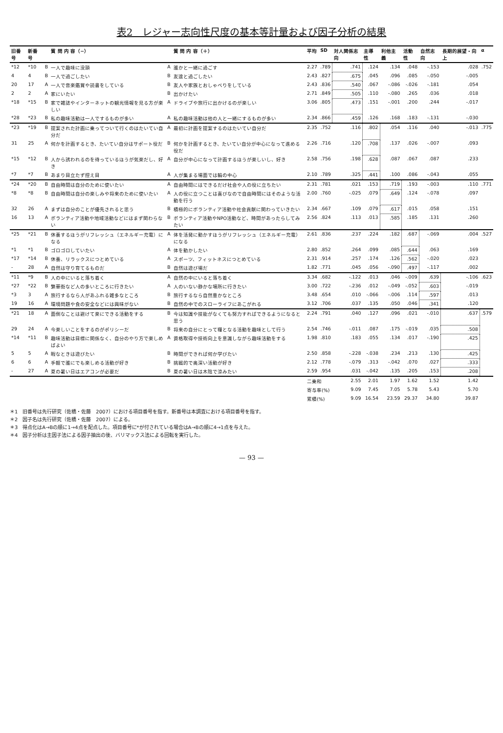表2　レジャー志向性尺度の基本等計量および因子分析の結果
| 旧番号 | 新番号 | | 質 問 内 容（−） | | 質 問 内 容（＋） | 平均 | SD | 対人関係志向 | 主導性 | 利他主義 | 活動性 | 自然志向 | 長期的展望・向上 | α |
| --- | --- | --- | --- | --- | --- | --- | --- | --- | --- | --- | --- | --- | --- | --- |
| *12 | *10 | B | 一人で趣味に没頭 | A | 誰かと一緒に過ごす | 2.27 | .789 | .741 | .124 | .134 | .048 | -.153 | .028 | .752 |
| 4 | 4 | B | 一人で過ごしたい | B | 友達と過ごしたい | 2.43 | .827 | .675 | .045 | .096 | .085 | -.050 | -.005 | |
| 20 | 17 | A | 一人で音楽鑑賞や読書をしている | B | 友人や家族とおしゃべりをしている | 2.43 | .836 | .540 | .067 | -.086 | -.026 | -.181 | .054 | |
| 2 | 2 | A | 家にいたい | B | 出かけたい | 2.71 | .849 | .505 | .110 | -.080 | .265 | .036 | .018 | |
| *18 | *15 | B | 家で雑誌やインターネットの観光情報を見る方が楽しい | A | ドライブや旅行に出かけるのが楽しい | 3.06 | .805 | .473 | .151 | -.001 | .200 | .244 | -.017 | |
| *28 | *23 | B | 私の趣味活動は一人でするものが多い | A | 私の趣味活動は他の人と一緒にするものが多い | 2.34 | .866 | .459 | .126 | .168 | .183 | -.131 | -.030 | |
| *23 | *19 | B | 提案された計画に乗ってついて行くのはたいてい自分だ | A | 最初に計画を提案するのはたいてい自分だ | 2.35 | .752 | .116 | .802 | .054 | .116 | .040 | -.013 | .775 |
| 31 | 25 | A | 何かを計画するとき、たいてい自分はサポート役だ | B | 何かを計画するとき、たいてい自分が中心になって進める役だ | 2.26 | .716 | .120 | .708 | .137 | .026 | -.007 | .093 | |
| *15 | *12 | B | 人から誘われるのを待っているほうが気楽だし、好き | A | 自分が中心になって計画するほうが楽しいし、好き | 2.58 | .756 | .198 | .628 | .087 | .067 | .087 | .233 | |
| *7 | *7 | B | あまり目立たず控え目 | A | 人が集まる場面では輪の中心 | 2.10 | .789 | .325 | .441 | .100 | .086 | -.043 | .055 | |
| *24 | *20 | B | 自由時間は自分のために使いたい | A | 自由時間にはできるだけ社会や人の役に立ちたい | 2.31 | .781 | .021 | .153 | .719 | .193 | -.003 | .110 | .771 |
| *8 | *8 | B | 自由時間は自分の楽しみや将来のために使いたい | A | 人の役に立つことは喜びなので自由時間にはそのような活動を行う | 2.00 | .760 | -.025 | .079 | .649 | .124 | -.078 | .097 | |
| 32 | 26 | A | まずは自分のことが優先されると思う | B | 積極的にボランティア活動や社会貢献に関わっていきたい | 2.34 | .667 | .109 | .079 | .617 | .015 | .058 | .151 | |
| 16 | 13 | A | ボランティア活動や地域活動などにはまず関わらない | B | ボランティア活動やNPO活動など、時間があったらしてみたい | 2.56 | .824 | .113 | .013 | .585 | .185 | .131 | .260 | |
| *25 | *21 | B | 休養するほうがリフレッシュ（エネルギー充電）になる | A | 体を活発に動かすほうがリフレッシュ（エネルギー充電）になる | 2.61 | .836 | .237 | .224 | .182 | .687 | -.069 | .004 | .527 |
| *1 | *1 | B | ゴロゴロしていたい | A | 体を動かしたい | 2.80 | .852 | .264 | .099 | .085 | .644 | .063 | .169 | |
| *17 | *14 | B | 休養、リラックスにつとめている | A | スポーツ、フィットネスにつとめている | 2.31 | .914 | .257 | .174 | .126 | .562 | -.020 | .023 | |
| - | 28 | A | 自然は守り育てるものだ | B | 自然は遊び場だ | 1.82 | .771 | .045 | .056 | -.090 | .497 | -.117 | .002 | |
| *11 | *9 | B | 人の中にいると落ち着く | A | 自然の中にいると落ち着く | 3.34 | .682 | -.122 | .013 | .046 | -.009 | .639 | -.106 | .623 |
| *27 | *22 | B | 繁華街など人の多いところに行きたい | A | 人のいない静かな場所に行きたい | 3.00 | .722 | -.236 | .012 | -.049 | -.052 | .603 | -.019 | |
| *3 | 3 | A | 旅行するなら人があふれる雑多なところ | B | 旅行するなら自然豊かなところ | 3.48 | .654 | .010 | -.066 | -.006 | .114 | .597 | .013 | |
| 19 | 16 | A | 環境問題や食の安全などには興味がない | B | 自然の中でのスローライフにあこがれる | 3.12 | .706 | .037 | .135 | .050 | .046 | .341 | .120 | |
| *21 | 18 | A | 面倒なことは避けて楽にできる活動をする | B | 今は知識や技能がなくても努力すればできるようになると思う | 2.24 | .791 | .040 | .127 | .096 | .021 | -.010 | .637 | .579 |
| 29 | 24 | A | 今楽しいことをするのがポリシーだ | B | 将来の自分にとって糧となる活動を趣味として行う | 2.54 | .746 | -.011 | .087 | .175 | -.019 | .035 | .508 | |
| *14 | *11 | B | 趣味活動は目標に関係なく、自分のやり方で楽しめばよい | A | 資格取得や技術向上を意識しながら趣味活動をする | 1.98 | .810 | .183 | .055 | .134 | .017 | -.190 | .425 | |
| 5 | 5 | A | 暇なときは遊びたい | B | 時間ができれば何か学びたい | 2.50 | .858 | -.228 | -.038 | .234 | .213 | .130 | .425 | |
| 6 | 6 | A | 手軽で誰にでも楽しめる活動が好き | B | 挑戦的で奥深い活動が好き | 2.12 | .778 | -.079 | .313 | -.042 | .070 | .027 | .333 | |
| - | 27 | A | 夏の暑い日はエアコンが必要だ | B | 夏の暑い日は木陰で涼みたい | 2.59 | .954 | .031 | -.042 | .135 | .205 | .153 | .208 | |
| | | | | | | 二乗和 | | 2.55 | 2.01 | 1.97 | 1.62 | 1.52 | 1.42 | |
| | | | | | | 寄与率(%) | | 9.09 | 7.45 | 7.05 | 5.78 | 5.43 | 5.70 | |
| | | | | | | 累積(%) | | 9.09 | 16.54 | 23.59 | 29.37 | 34.80 | 39.87 | |
＊1　旧番号は先行研究（佐橋・佐藤　2007）における項目番号を指す。新番号は本調査における項目番号を指す。
＊2　因子名は先行研究（佐橋・佐藤　2007）による。
＊3　得点化はA→Bの順に1→4点を配点した。項目番号に*が付されている場合はA→Bの順に4→1点を与えた。
＊4　因子分析は主因子法による因子抽出の後、バリマックス法による回転を実行した。
— 93 —